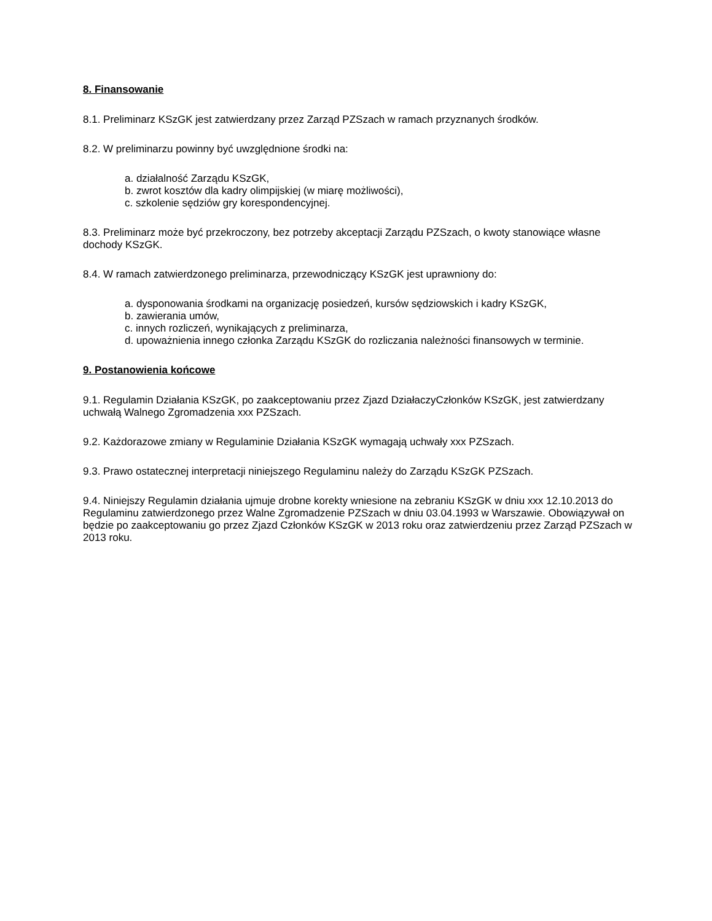8. Finansowanie
8.1. Preliminarz KSzGK jest zatwierdzany przez Zarząd PZSzach w ramach przyznanych środków.
8.2. W preliminarzu powinny być uwzględnione środki na:
a. działalność Zarządu KSzGK,
b. zwrot kosztów dla kadry olimpijskiej (w miarę możliwości),
c. szkolenie sędziów gry korespondencyjnej.
8.3. Preliminarz może być przekroczony, bez potrzeby akceptacji Zarządu PZSzach, o kwoty stanowiące własne dochody KSzGK.
8.4. W ramach zatwierdzonego preliminarza, przewodniczący KSzGK jest uprawniony do:
a. dysponowania środkami na organizację posiedzeń, kursów sędziowskich i kadry KSzGK,
b. zawierania umów,
c. innych rozliczeń, wynikających z preliminarza,
d. upoważnienia innego członka Zarządu KSzGK do rozliczania należności finansowych w terminie.
9. Postanowienia końcowe
9.1. Regulamin Działania KSzGK, po zaakceptowaniu przez Zjazd DziałaczyCzłonków KSzGK, jest zatwierdzany uchwałą Walnego Zgromadzenia xxx PZSzach.
9.2. Każdorazowe zmiany w Regulaminie Działania KSzGK wymagają uchwały xxx PZSzach.
9.3. Prawo ostatecznej interpretacji niniejszego Regulaminu należy do Zarządu KSzGK PZSzach.
9.4. Niniejszy Regulamin działania ujmuje drobne korekty wniesione na zebraniu KSzGK w dniu xxx 12.10.2013 do Regulaminu zatwierdzonego przez Walne Zgromadzenie PZSzach w dniu 03.04.1993 w Warszawie. Obowiązywał on będzie po zaakceptowaniu go przez Zjazd Członków KSzGK w 2013 roku oraz zatwierdzeniu przez Zarząd PZSzach w 2013 roku.